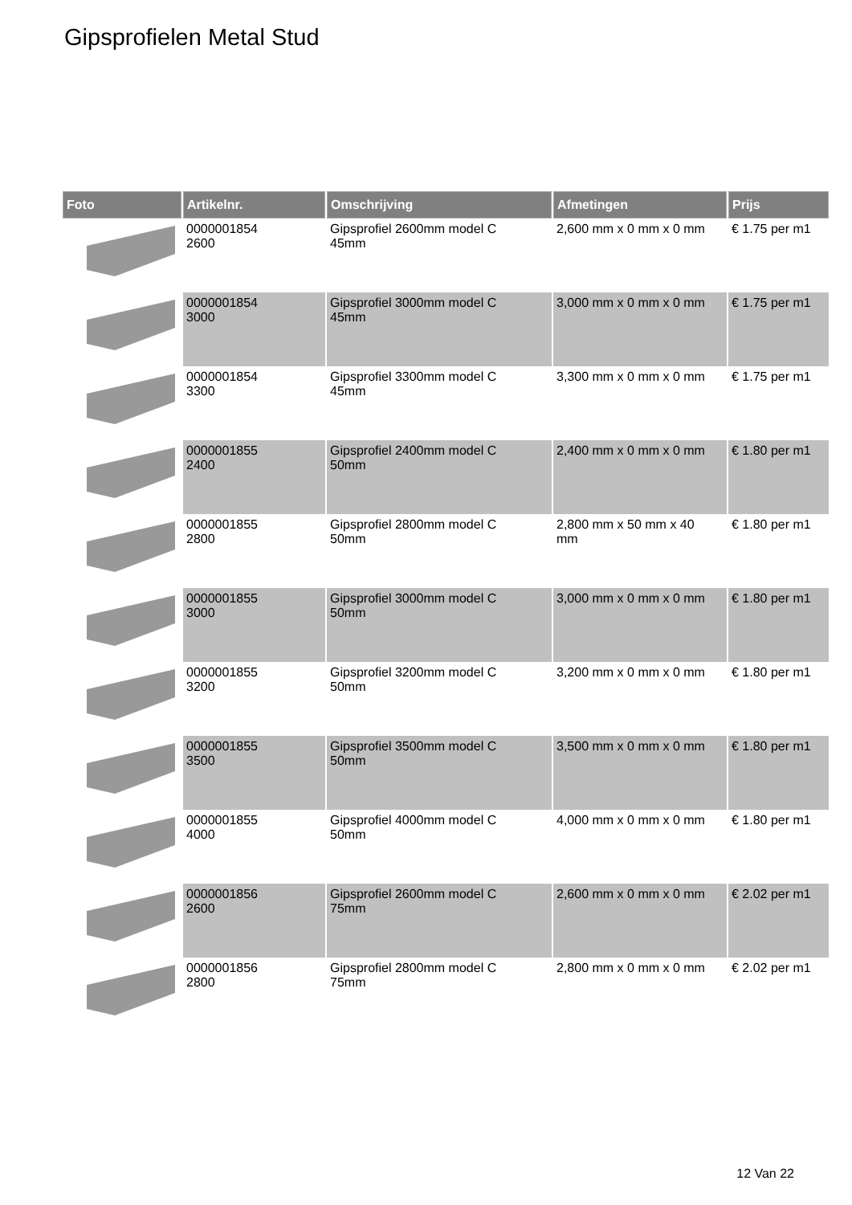Gipsprofielen Metal Stud
| Foto | Artikelnr. | Omschrijving | Afmetingen | Prijs |
| --- | --- | --- | --- | --- |
| | 0000001854 2600 | Gipsprofiel 2600mm model C 45mm | 2,600 mm x 0 mm x 0 mm | € 1.75 per m1 |
| | 0000001854 3000 | Gipsprofiel 3000mm model C 45mm | 3,000 mm x 0 mm x 0 mm | € 1.75 per m1 |
| | 0000001854 3300 | Gipsprofiel 3300mm model C 45mm | 3,300 mm x 0 mm x 0 mm | € 1.75 per m1 |
| | 0000001855 2400 | Gipsprofiel 2400mm model C 50mm | 2,400 mm x 0 mm x 0 mm | € 1.80 per m1 |
| | 0000001855 2800 | Gipsprofiel 2800mm model C 50mm | 2,800 mm x 50 mm x 40 mm | € 1.80 per m1 |
| | 0000001855 3000 | Gipsprofiel 3000mm model C 50mm | 3,000 mm x 0 mm x 0 mm | € 1.80 per m1 |
| | 0000001855 3200 | Gipsprofiel 3200mm model C 50mm | 3,200 mm x 0 mm x 0 mm | € 1.80 per m1 |
| | 0000001855 3500 | Gipsprofiel 3500mm model C 50mm | 3,500 mm x 0 mm x 0 mm | € 1.80 per m1 |
| | 0000001855 4000 | Gipsprofiel 4000mm model C 50mm | 4,000 mm x 0 mm x 0 mm | € 1.80 per m1 |
| | 0000001856 2600 | Gipsprofiel 2600mm model C 75mm | 2,600 mm x 0 mm x 0 mm | € 2.02 per m1 |
| | 0000001856 2800 | Gipsprofiel 2800mm model C 75mm | 2,800 mm x 0 mm x 0 mm | € 2.02 per m1 |
12 Van 22